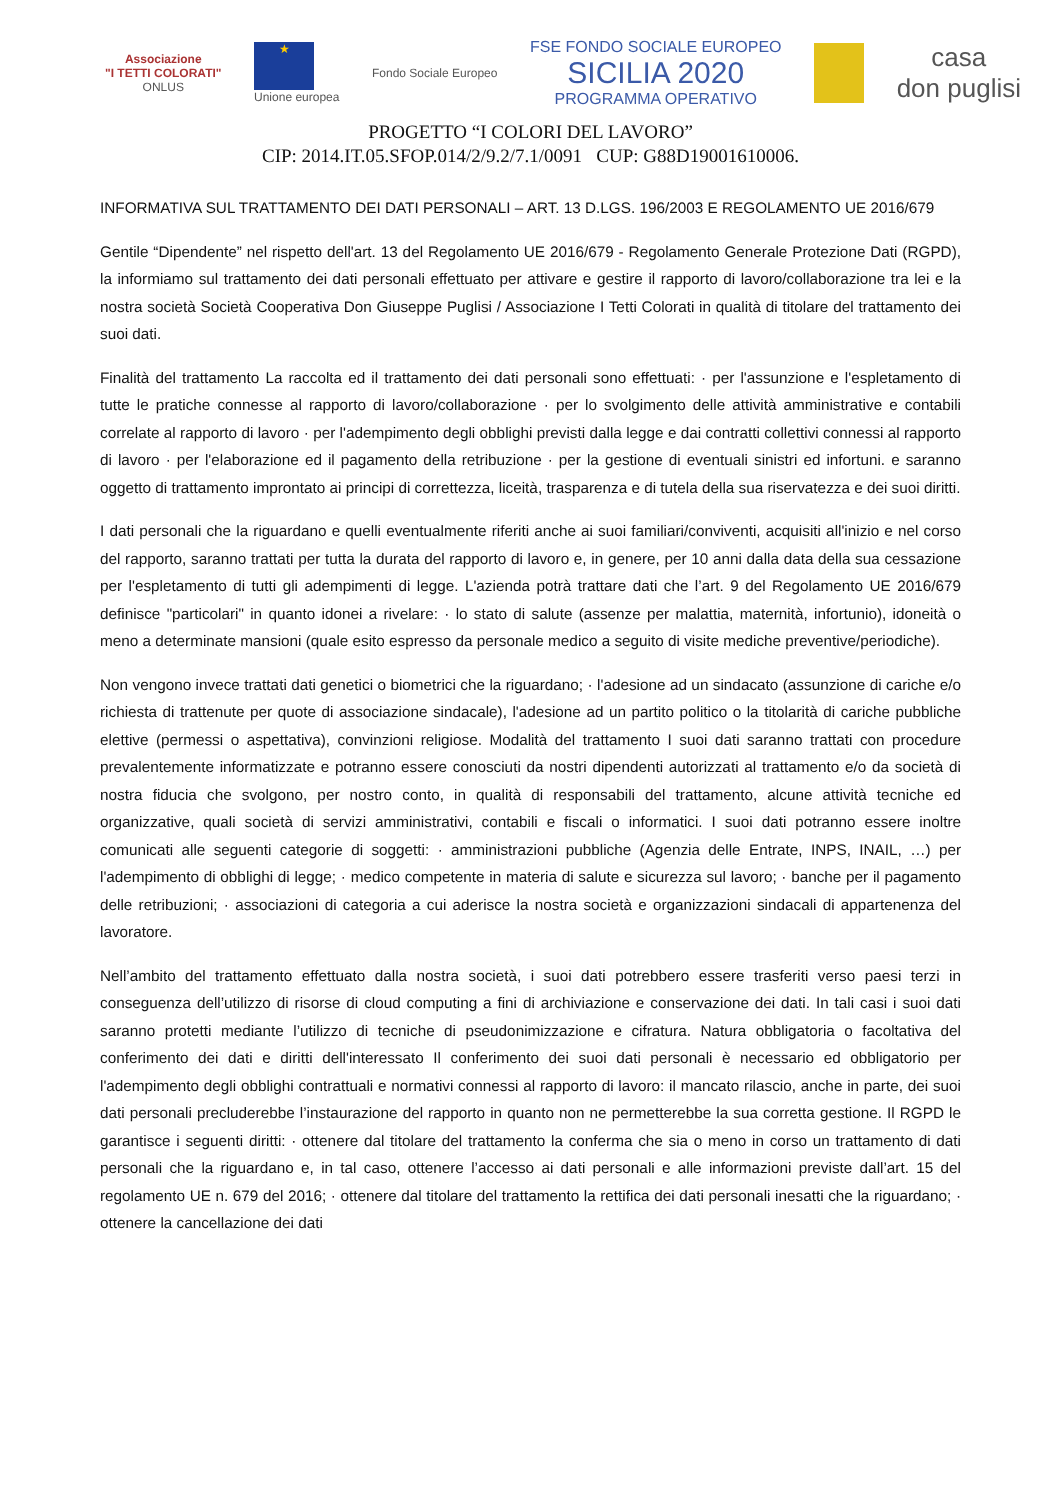Associazione
"I TETTI COLORATI"
ONLUS
★
Unione europea
Fondo Sociale Europeo
FSE FONDO SOCIALE EUROPEO
SICILIA 2020
PROGRAMMA OPERATIVO
casa
don puglisi
PROGETTO “I COLORI DEL LAVORO”
CIP: 2014.IT.05.SFOP.014/2/9.2/7.1/0091 CUP: G88D19001610006.
INFORMATIVA SUL TRATTAMENTO DEI DATI PERSONALI – ART. 13 D.LGS. 196/2003 E REGOLAMENTO UE 2016/679
Gentile “Dipendente” nel rispetto dell'art. 13 del Regolamento UE 2016/679 - Regolamento Generale Protezione Dati (RGPD), la informiamo sul trattamento dei dati personali effettuato per attivare e gestire il rapporto di lavoro/collaborazione tra lei e la nostra società Società Cooperativa Don Giuseppe Puglisi / Associazione I Tetti Colorati in qualità di titolare del trattamento dei suoi dati.
Finalità del trattamento La raccolta ed il trattamento dei dati personali sono effettuati: · per l'assunzione e l'espletamento di tutte le pratiche connesse al rapporto di lavoro/collaborazione · per lo svolgimento delle attività amministrative e contabili correlate al rapporto di lavoro · per l'adempimento degli obblighi previsti dalla legge e dai contratti collettivi connessi al rapporto di lavoro · per l'elaborazione ed il pagamento della retribuzione · per la gestione di eventuali sinistri ed infortuni. e saranno oggetto di trattamento improntato ai principi di correttezza, liceità, trasparenza e di tutela della sua riservatezza e dei suoi diritti.
I dati personali che la riguardano e quelli eventualmente riferiti anche ai suoi familiari/conviventi, acquisiti all'inizio e nel corso del rapporto, saranno trattati per tutta la durata del rapporto di lavoro e, in genere, per 10 anni dalla data della sua cessazione per l'espletamento di tutti gli adempimenti di legge. L'azienda potrà trattare dati che l’art. 9 del Regolamento UE 2016/679 definisce "particolari" in quanto idonei a rivelare: · lo stato di salute (assenze per malattia, maternità, infortunio), idoneità o meno a determinate mansioni (quale esito espresso da personale medico a seguito di visite mediche preventive/periodiche).
Non vengono invece trattati dati genetici o biometrici che la riguardano; · l'adesione ad un sindacato (assunzione di cariche e/o richiesta di trattenute per quote di associazione sindacale), l'adesione ad un partito politico o la titolarità di cariche pubbliche elettive (permessi o aspettativa), convinzioni religiose. Modalità del trattamento I suoi dati saranno trattati con procedure prevalentemente informatizzate e potranno essere conosciuti da nostri dipendenti autorizzati al trattamento e/o da società di nostra fiducia che svolgono, per nostro conto, in qualità di responsabili del trattamento, alcune attività tecniche ed organizzative, quali società di servizi amministrativi, contabili e fiscali o informatici. I suoi dati potranno essere inoltre comunicati alle seguenti categorie di soggetti: · amministrazioni pubbliche (Agenzia delle Entrate, INPS, INAIL, …) per l'adempimento di obblighi di legge; · medico competente in materia di salute e sicurezza sul lavoro; · banche per il pagamento delle retribuzioni; · associazioni di categoria a cui aderisce la nostra società e organizzazioni sindacali di appartenenza del lavoratore.
Nell’ambito del trattamento effettuato dalla nostra società, i suoi dati potrebbero essere trasferiti verso paesi terzi in conseguenza dell’utilizzo di risorse di cloud computing a fini di archiviazione e conservazione dei dati. In tali casi i suoi dati saranno protetti mediante l’utilizzo di tecniche di pseudonimizzazione e cifratura. Natura obbligatoria o facoltativa del conferimento dei dati e diritti dell'interessato Il conferimento dei suoi dati personali è necessario ed obbligatorio per l'adempimento degli obblighi contrattuali e normativi connessi al rapporto di lavoro: il mancato rilascio, anche in parte, dei suoi dati personali precluderebbe l’instaurazione del rapporto in quanto non ne permetterebbe la sua corretta gestione. Il RGPD le garantisce i seguenti diritti: · ottenere dal titolare del trattamento la conferma che sia o meno in corso un trattamento di dati personali che la riguardano e, in tal caso, ottenere l’accesso ai dati personali e alle informazioni previste dall’art. 15 del regolamento UE n. 679 del 2016; · ottenere dal titolare del trattamento la rettifica dei dati personali inesatti che la riguardano; · ottenere la cancellazione dei dati